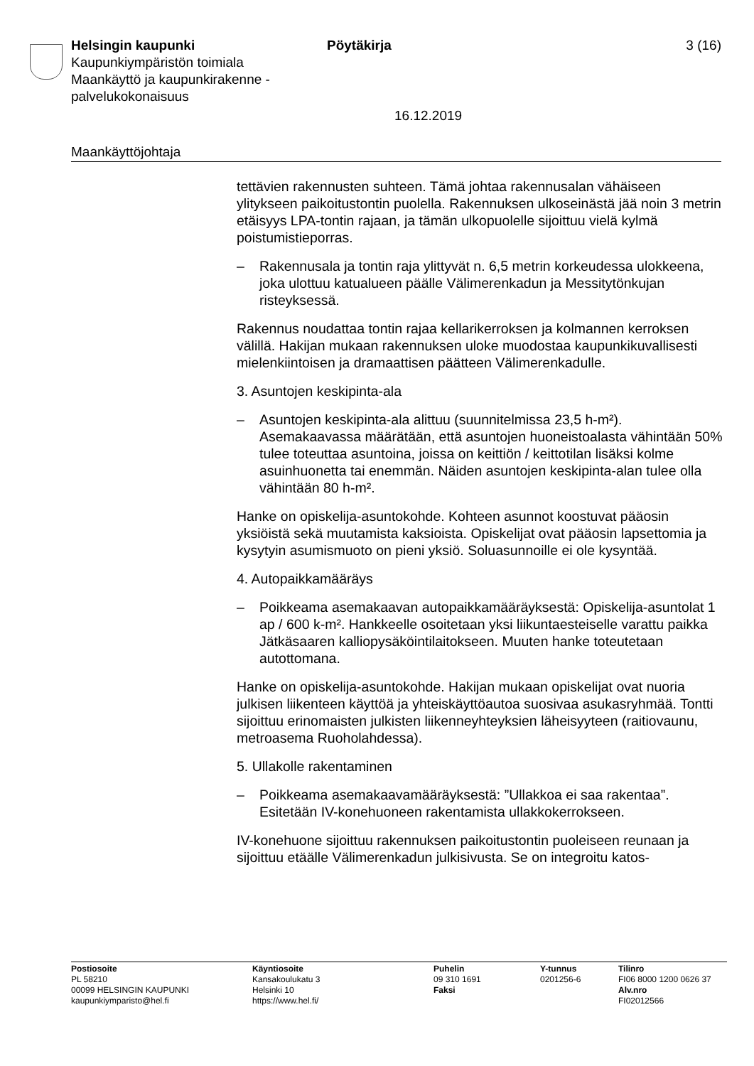Helsingin kaupunki
Kaupunkiympäristön toimiala
Maankäyttö ja kaupunkirakenne -
palvelukokonaisuus
Pöytäkirja 3 (16)
16.12.2019
Maankäyttöjohtaja
tettävien rakennusten suhteen. Tämä johtaa rakennusalan vähäiseen ylitykseen paikoitustontin puolella. Rakennuksen ulkoseinästä jää noin 3 metrin etäisyys LPA-tontin rajaan, ja tämän ulkopuolelle sijoittuu vielä kylmä poistumistieporras.
– Rakennusala ja tontin raja ylittyvät n. 6,5 metrin korkeudessa ulokkeena, joka ulottuu katualueen päälle Välimerenkadun ja Messitytönkujan risteyksessä.
Rakennus noudattaa tontin rajaa kellarikerroksen ja kolmannen kerroksen välillä. Hakijan mukaan rakennuksen uloke muodostaa kaupunkikuvallisesti mielenkiintoisen ja dramaattisen päätteen Välimerenkadulle.
3. Asuntojen keskipinta-ala
– Asuntojen keskipinta-ala alittuu (suunnitelmissa 23,5 h-m²). Asemakaavassa määrätään, että asuntojen huoneistoalasta vähintään 50% tulee toteuttaa asuntoina, joissa on keittiön / keittotilan lisäksi kolme asuinhuonetta tai enemmän. Näiden asuntojen keskipinta-alan tulee olla vähintään 80 h-m².
Hanke on opiskelija-asuntokohde. Kohteen asunnot koostuvat pääosin yksiöistä sekä muutamista kaksioista. Opiskelijat ovat pääosin lapsettomia ja kysytyin asumismuoto on pieni yksiö. Soluasunnoille ei ole kysyntää.
4. Autopaikkamääräys
– Poikkeama asemakaavan autopaikkamääräyksestä: Opiskelija-asuntolat 1 ap / 600 k-m². Hankkeelle osoitetaan yksi liikuntaesteiselle varattu paikka Jätkäsaaren kalliopysäköintilaitokseen. Muuten hanke toteutetaan autottomana.
Hanke on opiskelija-asuntokohde. Hakijan mukaan opiskelijat ovat nuoria julkisen liikenteen käyttöä ja yhteiskäyttöautoa suosivaa asukasryhmää. Tontti sijoittuu erinomaisten julkisten liikenneyhteyksien läheisyyteen (raitiovaunu, metroasema Ruoholahdessa).
5. Ullakolle rakentaminen
– Poikkeama asemakaavamääräyksestä: ”Ullakkoa ei saa rakentaa”. Esitetään IV-konehuoneen rakentamista ullakkokerrokseen.
IV-konehuone sijoittuu rakennuksen paikoitustontin puoleiseen reunaan ja sijoittuu etäälle Välimerenkadun julkisivusta. Se on integroitu katos-
Postiosoite
PL 58210
00099 HELSINGIN KAUPUNKI
kaupunkiymparisto@hel.fi
Käyntiosoite
Kansakoulukatu 3
Helsinki 10
https://www.hel.fi/
Puhelin
09 310 1691
Faksi
Y-tunnus
0201256-6
Tilinro
FI06 8000 1200 0626 37
Alv.nro
FI02012566